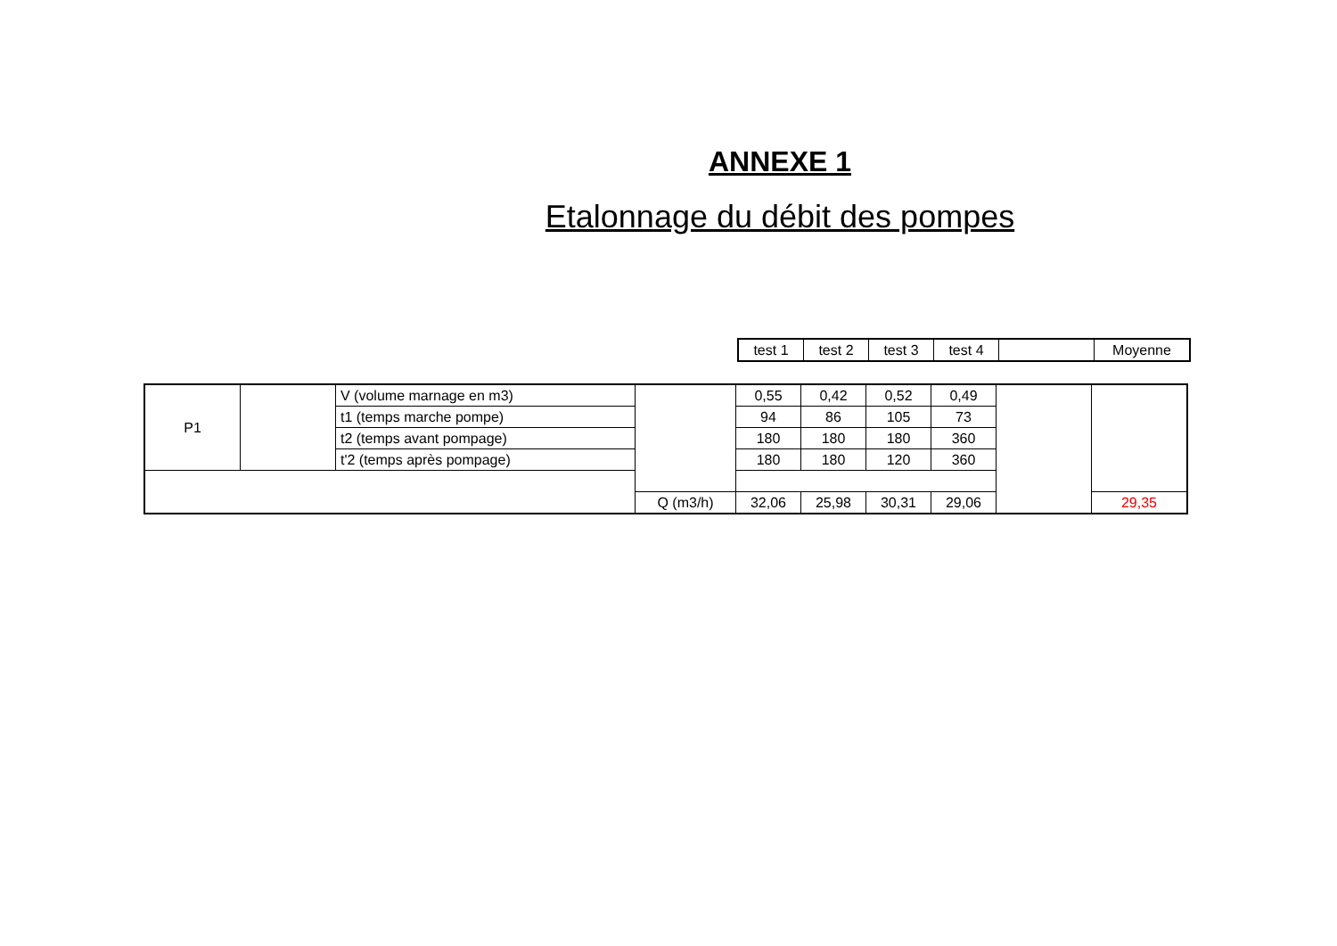ANNEXE 1
Etalonnage du débit des pompes
| test 1 | test 2 | test 3 | test 4 | | Moyenne |
| P1 | | V (volume marnage en m3) | | 0,55 | 0,42 | 0,52 | 0,49 | | |
| | | t1 (temps marche pompe) | | 94 | 86 | 105 | 73 | | |
| | | t2 (temps avant pompage) | | 180 | 180 | 180 | 360 | | |
| | | t'2 (temps après pompage) | | 180 | 180 | 120 | 360 | | |
| | | | Q (m3/h) | 32,06 | 25,98 | 30,31 | 29,06 | | 29,35 |